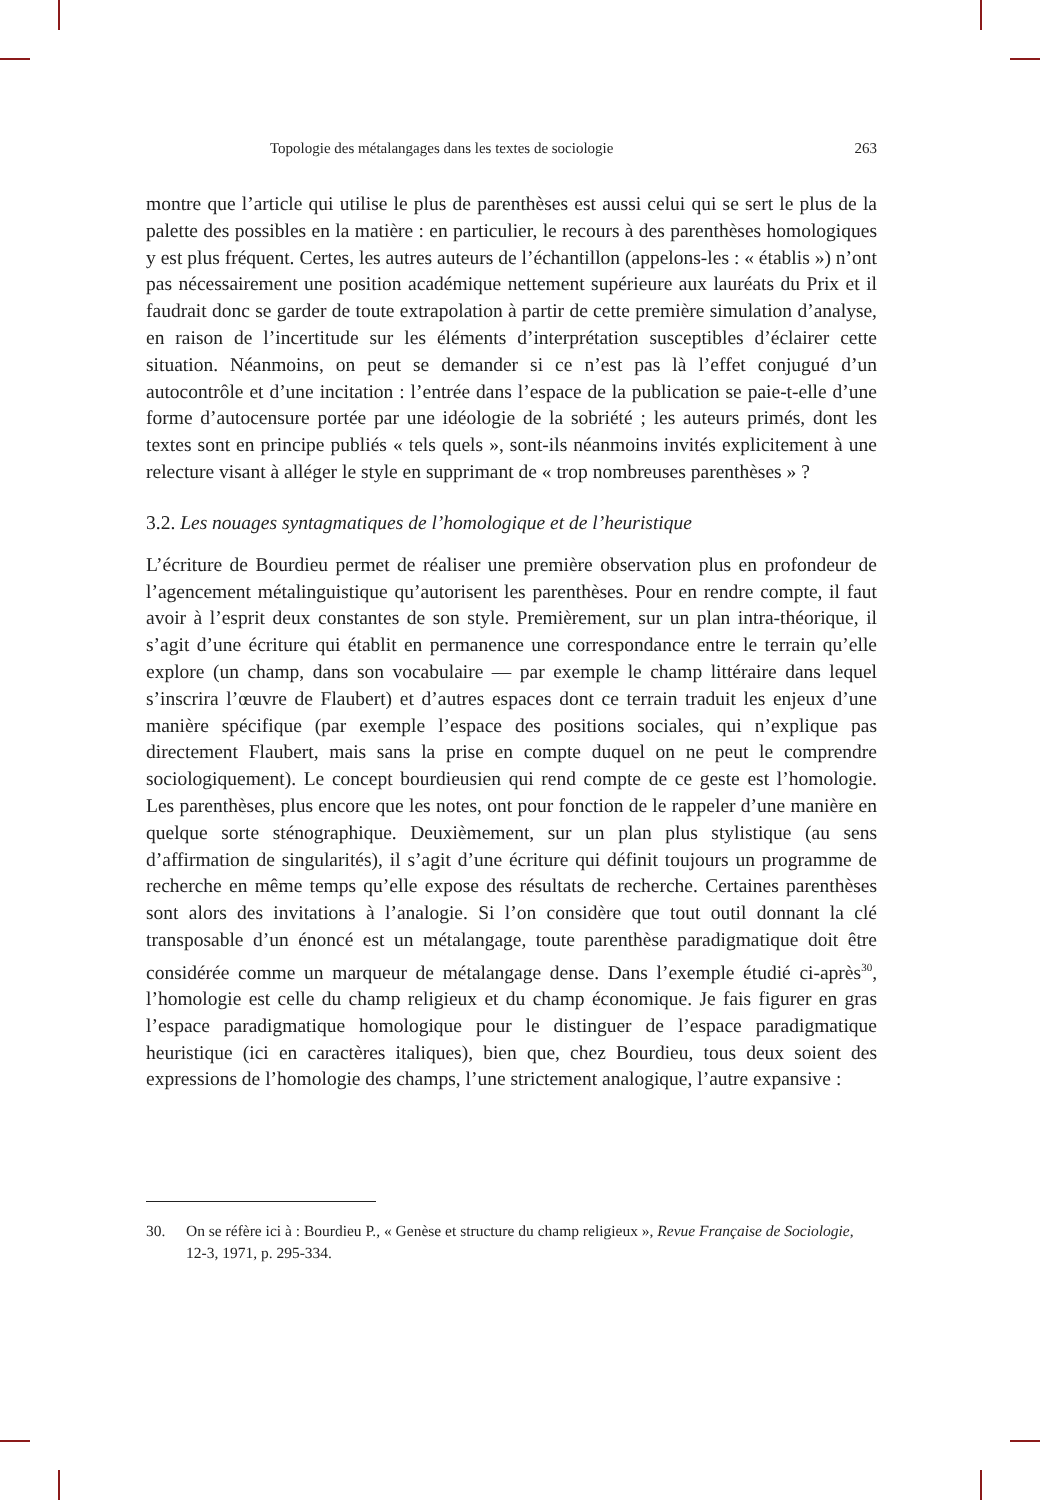Topologie des métalangages dans les textes de sociologie 263
montre que l’article qui utilise le plus de parenthèses est aussi celui qui se sert le plus de la palette des possibles en la matière : en particulier, le recours à des parenthèses homologiques y est plus fréquent. Certes, les autres auteurs de l’échantillon (appelons-les : « établis ») n’ont pas nécessairement une position académique nettement supérieure aux lauréats du Prix et il faudrait donc se garder de toute extrapolation à partir de cette première simulation d’analyse, en raison de l’incertitude sur les éléments d’interprétation susceptibles d’éclairer cette situation. Néanmoins, on peut se demander si ce n’est pas là l’effet conjugué d’un autocontrôle et d’une incitation : l’entrée dans l’espace de la publication se paie-t-elle d’une forme d’autocensure portée par une idéologie de la sobriété ; les auteurs primés, dont les textes sont en principe publiés « tels quels », sont-ils néanmoins invités explicitement à une relecture visant à alléger le style en supprimant de « trop nombreuses parenthèses » ?
3.2. Les nouages syntagmatiques de l’homologique et de l’heuristique
L’écriture de Bourdieu permet de réaliser une première observation plus en profondeur de l’agencement métalinguistique qu’autorisent les parenthèses. Pour en rendre compte, il faut avoir à l’esprit deux constantes de son style. Premièrement, sur un plan intra-théorique, il s’agit d’une écriture qui établit en permanence une correspondance entre le terrain qu’elle explore (un champ, dans son vocabulaire — par exemple le champ littéraire dans lequel s’inscrira l’œuvre de Flaubert) et d’autres espaces dont ce terrain traduit les enjeux d’une manière spécifique (par exemple l’espace des positions sociales, qui n’explique pas directement Flaubert, mais sans la prise en compte duquel on ne peut le comprendre sociologiquement). Le concept bourdieusien qui rend compte de ce geste est l’homologie. Les parenthèses, plus encore que les notes, ont pour fonction de le rappeler d’une manière en quelque sorte sténographique. Deuxièmement, sur un plan plus stylistique (au sens d’affirmation de singularités), il s’agit d’une écriture qui définit toujours un programme de recherche en même temps qu’elle expose des résultats de recherche. Certaines parenthèses sont alors des invitations à l’analogie. Si l’on considère que tout outil donnant la clé transposable d’un énoncé est un métalangage, toute parenthèse paradigmatique doit être considérée comme un marqueur de métalangage dense. Dans l’exemple étudié ci-après<sup>30</sup>, l’homologie est celle du champ religieux et du champ économique. Je fais figurer en gras l’espace paradigmatique homologique pour le distinguer de l’espace paradigmatique heuristique (ici en caractères italiques), bien que, chez Bourdieu, tous deux soient des expressions de l’homologie des champs, l’une strictement analogique, l’autre expansive :
30. On se réfère ici à : Bourdieu P., « Genèse et structure du champ religieux », Revue Française de Sociologie, 12-3, 1971, p. 295-334.